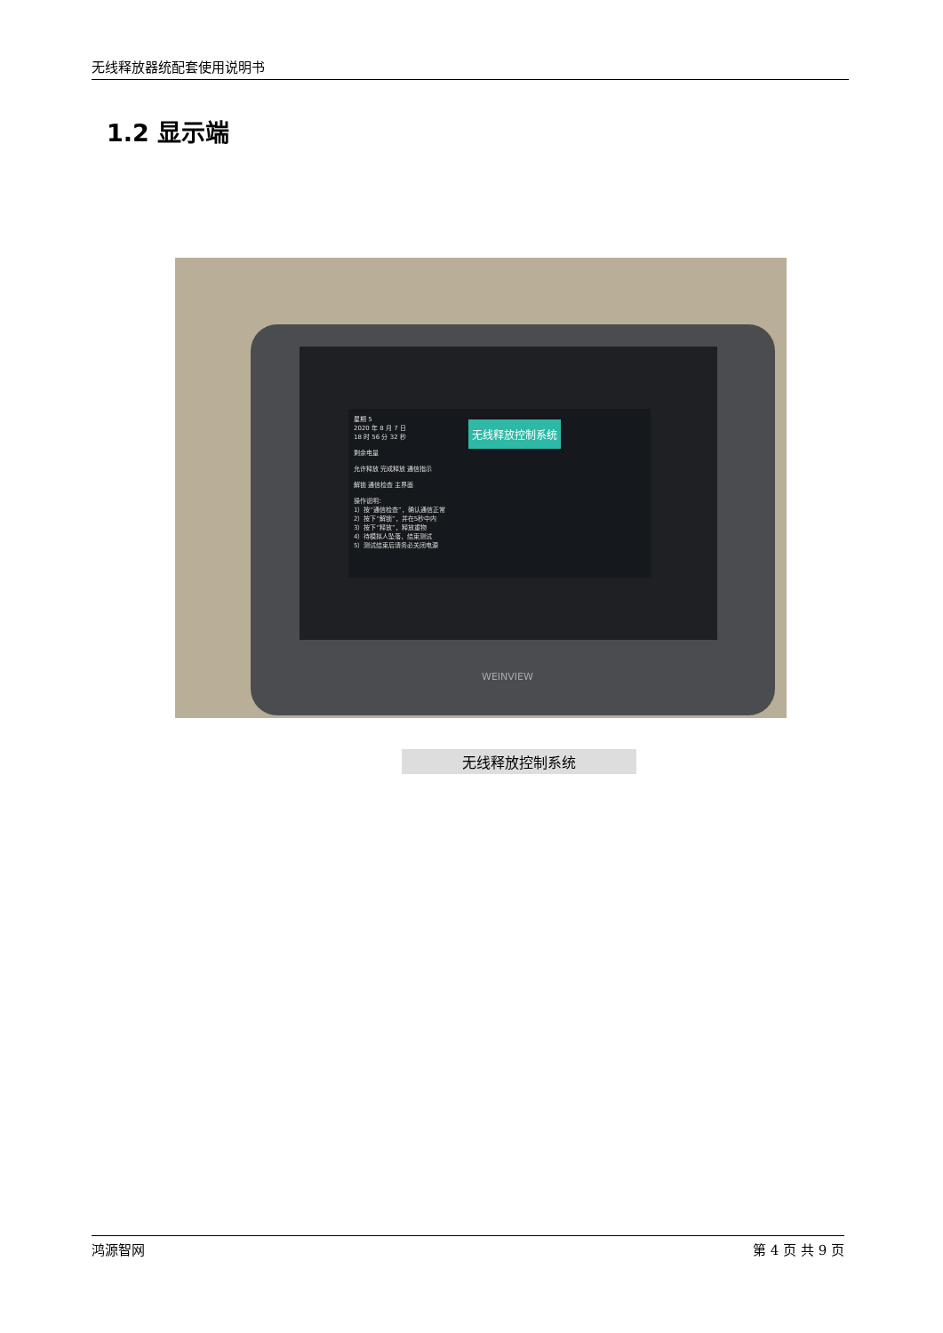无线释放器统配套使用说明书
1.2 显示端
星期 5
2020 年 8 月 7 日
18 时 56 分 32 秒
剩余电量
允许释放 完成释放 通信指示
解锁 通信检查 主界面
操作说明：
1）按“通信检查”，确认通信正常
2）按下“解锁”，并在5秒中内
3）按下“释放”，释放重物
4）待模拟人坠落，结束测试
5）测试结束后请务必关闭电源
无线释放控制系统
WEINVIEW
无线释放控制系统
鸿源智网 第 4 页 共 9 页